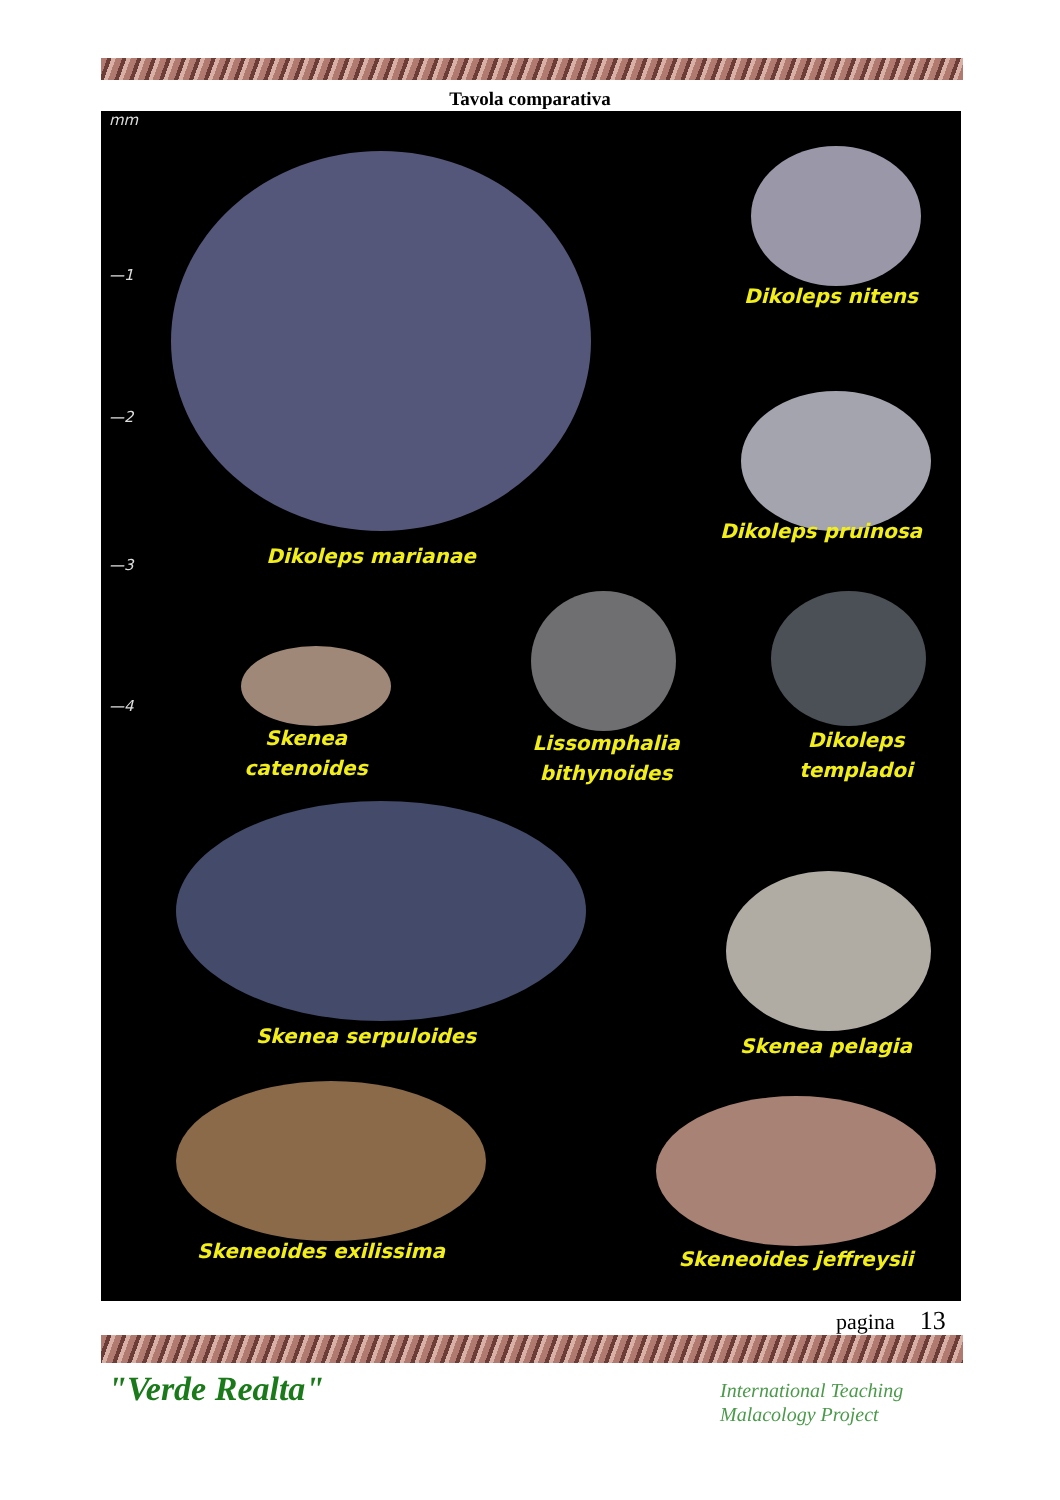Tavola comparativa
mm
—1
—2
—3
—4
Dikoleps nitens
Dikoleps marianae
Dikoleps pruinosa
Skenea
catenoides
Lissomphalia
bithynoides
Dikoleps
templadoi
Skenea serpuloides Skenea pelagia
Skeneoides exilissima Skeneoides jeffreysii
pagina 13
"Verde Realta"
International Teaching
Malacology Project